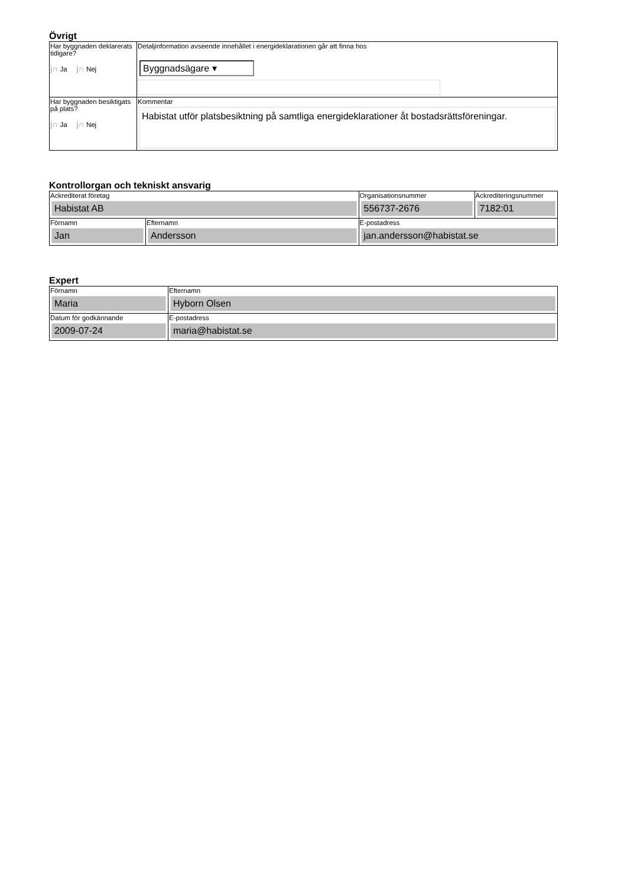Övrigt
| Har byggnaden deklarerats tidigare? j∩ Ja j∩ Nej | Detaljinformation avseende innehållet i energideklarationen går att finna hos Byggnadsägare ▾ |
| Har byggnaden besiktigats på plats? j∩ Ja j∩ Nej | Kommentar Habistat utför platsbesiktning på samtliga energideklarationer åt bostadsrättsföreningar. |
Kontrollorgan och tekniskt ansvarig
| Ackrediterat företag Habistat AB | | Organisationsnummer 556737-2676 | Ackrediteringsnummer 7182:01 |
| Förnamn Jan | Efternamn Andersson | E-postadress jan.andersson@habistat.se | |
Expert
| Förnamn Maria | Efternamn Hyborn Olsen |
| Datum för godkännande 2009-07-24 | E-postadress maria@habistat.se |